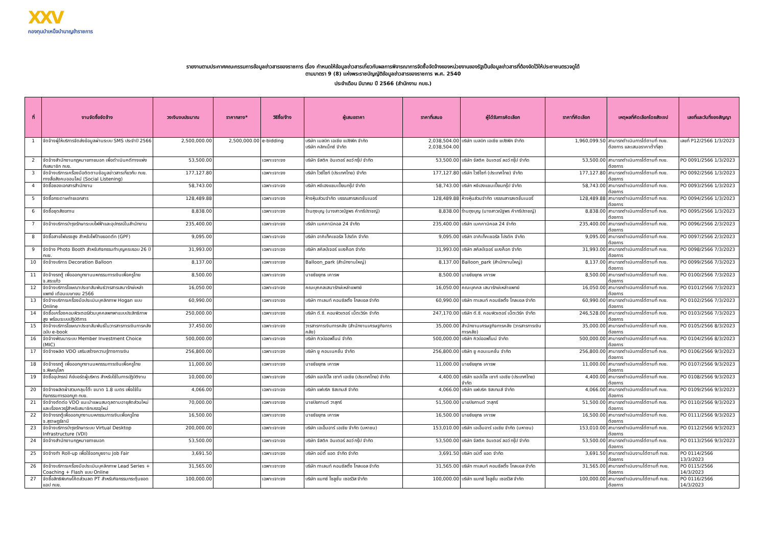XXV
กองทุนบำเหน็จบำนาญข้าราชการ
รายงานตามประกาศคณะกรรมการข้อมูลข่าวสารของราชการ เรื่อง กำหนดให้ข้อมูลข่าวสารเกี่ยวกับผลการพิจารณาการจัดซื้อจัดจ้างของหน่วยงานของรัฐเป็นข้อมูลข่าวสารที่ต้องจัดไว้ให้ประชาชนตรวจดูได้
ตามมาตรา 9 (8) แห่งพระราชบัญญัติข้อมูลข่าวสารของราชการ พ.ศ. 2540
ประจำเดือน มีนาคม ปี 2566 (สำนักงาน กบข.)
| ที่ | งานจัดซื้อจัดจ้าง | วงเงินงบประมาณ | ราคากลาง* | วิธีซื้อ/จ้าง | ผู้เสนอราคา | ราคาที่เสนอ | ผู้ได้รับการคัดเลือก | ราคาที่คัดเลือก | เหตุผลที่คัดเลือกโดยสังเขป | เลขที่และวันที่ของสัญญา |
| --- | --- | --- | --- | --- | --- | --- | --- | --- | --- | --- |
| 1 | จัดจ้างผู้ให้บริการจัดส่งข้อมูลผ่านระบบ SMS ประจำปี 2566 | 2,500,000.00 | 2,500,000.00 | e-bidding | บริษัท เมลบิท เอเชีย แปซิฟิค จำกัด บริษัท คลิกเน็กซ์ จำกัด | 2,038,504.00 2,038,504.00 | บริษัท เมลบิท เอเชีย แปซิฟิค จำกัด | 1,960,099.50 | สามารถดำเนินการได้ตามที่ กบข. ต้องการ และเสนอราคาต่ำที่สุด | เลขที่ P12/2566 1/3/2023 |
| 2 | จัดจ้างสำนักงานกฎหมายภายนอก เพื่อดำเนินคดีทางแพ่งกับสมาชิก กบข. | 53,500.00 | | เฉพาะเจาะจง | บริษัท จัสติค อินเตอร์ ลอว์ กรุ๊ป จำกัด | 53,500.00 | บริษัท จัสติค อินเตอร์ ลอว์ กรุ๊ป จำกัด | 53,500.00 | สามารถดำเนินการได้ตามที่ กบข. ต้องการ | PO 0091/2566 1/3/2023 |
| 3 | จัดจ้างบริการเครื่องมือติดตามข้อมูลข่าวสารเกี่ยวกับ กบข. ทางสื่อสังคมออนไลน์ (Social Listening) | 177,127.80 | | เฉพาะเจาะจง | บริษัท ไวซ์ไซท์ (ประเทศไทย) จำกัด | 177,127.80 | บริษัท ไวซ์ไซท์ (ประเทศไทย) จำกัด | 177,127.80 | สามารถดำเนินการได้ตามที่ กบข. ต้องการ | PO 0092/2566 1/3/2023 |
| 4 | จัดซื้อซองเอกสารสำนักงาน | 58,743.00 | | เฉพาะเจาะจง | บริษัท หงีเฮงแชมเปี้ยนกรุ๊ป จำกัด | 58,743.00 | บริษัท หงีเฮงแชมเปี้ยนกรุ๊ป จำกัด | 58,743.00 | สามารถดำเนินการได้ตามที่ กบข. ต้องการ | PO 0093/2566 1/3/2023 |
| 5 | จัดซื้อกระดาษถ่ายเอกสาร | 128,489.88 | | เฉพาะเจาะจง | ห้างหุ้นส่วนจำกัด บรรณสารสเตชั่นเนอรี่ | 128,489.88 | ห้างหุ้นส่วนจำกัด บรรณสารสเตชั่นเนอรี่ | 128,489.88 | สามารถดำเนินการได้ตามที่ กบข. ต้องการ | PO 0094/2566 1/3/2023 |
| 6 | จัดซื้อชุดสังฆทาน | 8,838.00 | | เฉพาะเจาะจง | ร้านถุงบุญ (นางสาวณัฐพร คำกรีปราชญ์) | 8,838.00 | ร้านถุงบุญ (นางสาวณัฐพร คำกรีปราชญ์) | 8,838.00 | สามารถดำเนินการได้ตามที่ กบข. ต้องการ | PO 0095/2566 1/3/2023 |
| 7 | จัดจ้างบริการบำรุงรักษาระบบไฟฟ้าและอุปกรณ์ในสำนักงาน | 235,400.00 | | เฉพาะเจาะจง | บริษัท เมคคานิคอล 24 จำกัด | 235,400.00 | บริษัท เมคคานิคอล 24 จำกัด | 235,400.00 | สามารถดำเนินการได้ตามที่ กบข. ต้องการ | PO 0096/2566 2/3/2023 |
| 8 | จัดซื้อสายไฟแรงสูง สำหรับไฟป้ายยอดตึก (GPF) | 9,095.00 | | เฉพาะเจาะจง | บริษัท อาคิเท็คเชอรัล โปรดัค จำกัด | 9,095.00 | บริษัท อาคิเท็คเชอรัล โปรดัค จำกัด | 9,095.00 | สามารถดำเนินการได้ตามที่ กบข. ต้องการ | PO 0097/2566 2/3/2023 |
| 9 | จัดจ้าง Photo Booth สำหรับกิจกรรมทำบุญครบรอบ 26 ปี กบข. | 31,993.00 | | เฉพาะเจาะจง | บริษัท สคัลป์เจอร์ แบงค็อก จำกัด | 31,993.00 | บริษัท สคัลป์เจอร์ แบงค็อก จำกัด | 31,993.00 | สามารถดำเนินการได้ตามที่ กบข. ต้องการ | PO 0098/2566 7/3/2023 |
| 10 | จัดจ้างบริการ Decoration Balloon | 8,137.00 | | เฉพาะเจาะจง | Balloon_park (สำนักงานใหญ่) | 8,137.00 | Balloon_park (สำนักงานใหญ่) | 8,137.00 | สามารถดำเนินการได้ตามที่ กบข. ต้องการ | PO 0099/2566 7/3/2023 |
| 11 | จัดจ้างรถตู้ เพื่อออกบูทงานมหกรรมการเงินเพื่อครูไทย จ.สระแก้ว | 8,500.00 | | เฉพาะเจาะจง | นายชัยยุทธ เคารพ | 8,500.00 | นายชัยยุทธ เคารพ | 8,500.00 | สามารถดำเนินการได้ตามที่ กบข. ต้องการ | PO 0100/2566 7/3/2023 |
| 12 | จัดจ้างบริการโฆษณาประชาสัมพันธ์วารสารเสนารักษ์เหล่าแพทย์ เดือนเมษายน 2566 | 16,050.00 | | เฉพาะเจาะจง | คณะบุคคลเสนารักษ์เหล่าแพทย์ | 16,050.00 | คณะบุคคล เสนารักษ์เหล่าแพทย์ | 16,050.00 | สามารถดำเนินการได้ตามที่ กบข. ต้องการ | PO 0101/2566 7/3/2023 |
| 13 | จัดจ้างบริการเครื่องมือประเมินบุคลิกภาพ Hogan แบบ Online | 60,990.00 | | เฉพาะเจาะจง | บริษัท ทาเลนท์ คอนซัลติ้ง โกลบอล จำกัด | 60,990.00 | บริษัท ทาเลนท์ คอนซัลติ้ง โกลบอล จำกัด | 60,990.00 | สามารถดำเนินการได้ตามที่ กบข. ต้องการ | PO 0102/2566 7/3/2023 |
| 14 | จัดซื้อเครื่องคอมพิวเตอร์ส่วนบุคคลพกพาแบบประสิทธิภาพสูง พร้อมระบบปฏิบัติการ | 250,000.00 | | เฉพาะเจาะจง | บริษัท ดี.ซี. คอมพิวเตอร์ เน็ตเวิร์ค จำกัด | 247,170.00 | บริษัท ดี.ซี. คอมพิวเตอร์ เน็ตเวิร์ค จำกัด | 246,528.00 | สามารถดำเนินการได้ตามที่ กบข. ต้องการ | PO 0103/2566 7/3/2023 |
| 15 | จัดจ้างบริการโฆษณาประชาสัมพันธ์ในวารสารการเงินการคลัง ฉบับ e-book | 37,450.00 | | เฉพาะเจาะจง | วารสารการเงินการคลัง (สำนักงานเศรษฐกิจการคลัง) | 35,000.00 | สำนักงานเศรษฐกิจการคลัง (วารสารการเงินการคลัง) | 35,000.00 | สามารถดำเนินการได้ตามที่ กบข. ต้องการ | PO 0105/2566 8/3/2023 |
| 16 | จัดจ้างพัฒนาระบบ Member Investment Choice (MIC) | 500,000.00 | | เฉพาะเจาะจง | บริษัท คิวบ์ออฟไนน์ จำกัด | 500,000.00 | บริษัท คิวบ์ออฟไนน์ จำกัด | 500,000.00 | สามารถดำเนินการได้ตามที่ กบข. ต้องการ | PO 0104/2566 8/3/2023 |
| 17 | จัดจ้างผลิต VDO เสริมสร้างความรู้ทางการเงิน | 256,800.00 | | เฉพาะเจาะจง | บริษัท ยู คอนเนคชั่น จำกัด | 256,800.00 | บริษัท ยู คอนเนคชั่น จำกัด | 256,800.00 | สามารถดำเนินการได้ตามที่ กบข. ต้องการ | PO 0106/2566 9/3/2023 |
| 18 | จัดจ้างรถตู้ เพื่อออกบูทงานมหกรรมการเงินเพื่อครูไทย จ.พิษณุโลก | 11,000.00 | | เฉพาะเจาะจง | นายชัยยุทธ เคารพ | 11,000.00 | นายชัยยุทธ เคารพ | 11,000.00 | สามารถดำเนินการได้ตามที่ กบข. ต้องการ | PO 0107/2566 9/3/2023 |
| 19 | จัดซื้ออุปกรณ์ คีย์บอร์ดผู้บริหาร สำหรับใช้ในการปฏิบัติงาน | 10,000.00 | | เฉพาะเจาะจง | บริษัท แอปเปิ้ล เซาท์ เอเชีย (ประเทศไทย) จำกัด | 4,400.00 | บริษัท แอปเปิ้ล เซาท์ เอเชีย (ประเทศไทย) จำกัด | 4,400.00 | สามารถดำเนินการได้ตามที่ กบข. ต้องการ | PO 0108/2566 9/3/2023 |
| 20 | จัดจ้างผลิตผ้าสวมคลุมโต๊ะ ขนาด 1.8 เมตร เพื่อใช้ในกิจกรรมการออกบูท กบข. | 4,066.00 | | เฉพาะเจาะจง | บริษัท แฟบริค ซิสเทมส์ จำกัด | 4,066.00 | บริษัท แฟบริค ซิสเทมส์ จำกัด | 4,066.00 | สามารถดำเนินการได้ตามที่ กบข. ต้องการ | PO 0109/2566 9/3/2023 |
| 21 | จัดจ้างตัดต่อ VDO แนะนำแผนสมดุลตามอายุสัดส่วนใหม่ และเรื่องควรรู้สำหรับสมาชิกบรรจุใหม่ | 70,000.00 | | เฉพาะเจาะจง | นายปิยกานต์ วาสุกรี | 51,500.00 | นายปิยกานต์ วาสุกรี | 51,500.00 | สามารถดำเนินการได้ตามที่ กบข. ต้องการ | PO 0110/2566 9/3/2023 |
| 22 | จัดจ้างรถตู้เพื่อออกบูทงานมหกรรมการเงินเพื่อครูไทย จ.สุราษฎร์ธานี | 16,500.00 | | เฉพาะเจาะจง | นายชัยยุทธ เคารพ | 16,500.00 | นายชัยยุทธ เคารพ | 16,500.00 | สามารถดำเนินการได้ตามที่ กบข. ต้องการ | PO 0111/2566 9/3/2023 |
| 23 | จัดจ้างบริการบำรุงรักษาระบบ Virtual Desktop Infrastructure (VDI) | 200,000.00 | | เฉพาะเจาะจง | บริษัท เอเอ็มอาร์ เอเชีย จำกัด (มหาชน) | 153,010.00 | บริษัท เอเอ็มอาร์ เอเชีย จำกัด (มหาชน) | 153,010.00 | สามารถดำเนินการได้ตามที่ กบข. ต้องการ | PO 0112/2566 9/3/2023 |
| 24 | จัดจ้างสำนักงานกฎหมายภายนอก | 53,500.00 | | เฉพาะเจาะจง | บริษัท จัสติค อินเตอร์ ลอว์ กรุ๊ป จำกัด | 53,500.00 | บริษัท จัสติค อินเตอร์ ลอว์ กรุ๊ป จำกัด | 53,500.00 | สามารถดำเนินการได้ตามที่ กบข. ต้องการ | PO 0113/2566 9/3/2023 |
| 25 | จัดจ้างทำ Roll-up เพื่อใช้ออกบูธงาน Job Fair | 3,691.50 | | เฉพาะเจาะจง | บริษัท อมิตี้ แอด จำกัด จำกัด | 3,691.50 | บริษัท อมิตี้ แอด จำกัด | 3,691.50 | สามารถดำเนินงานได้ตามที่ กบข. ต้องการ | PO 0114/2566 13/3/2023 |
| 26 | จัดจ้างบริการเครื่องมือประเมินบุคลิกภาพ Lead Series + Coaching + Flash แบบ Online | 31,565.00 | | เฉพาะเจาะจง | บริษัท ทาเลนท์ คอนซัลติ้ง โกลบอล จำกัด | 31,565.00 | บริษัท ทาเลนท์ คอนซัลติ้ง โกลบอล จำกัด | 31,565.00 | สามารถดำเนินงานได้ตามที่ กบข. ต้องการ | PO 0115/2566 14/3/2023 |
| 27 | จัดซื้อสิทธิพิเศษโค้ดส่วนลด PT สำหรับกิจกรรมกระตุ้นยอดแอป กบข. | 100,000.00 | | เฉพาะเจาะจง | บริษัท แมกซ์ โซลูชั่น เซอร์วิส จำกัด | 100,000.00 | บริษัท แมกซ์ โซลูชั่น เซอร์วิส จำกัด | 100,000.00 | สามารถดำเนินงานได้ตามที่ กบข. ต้องการ | PO 0116/2566 14/3/2023 |